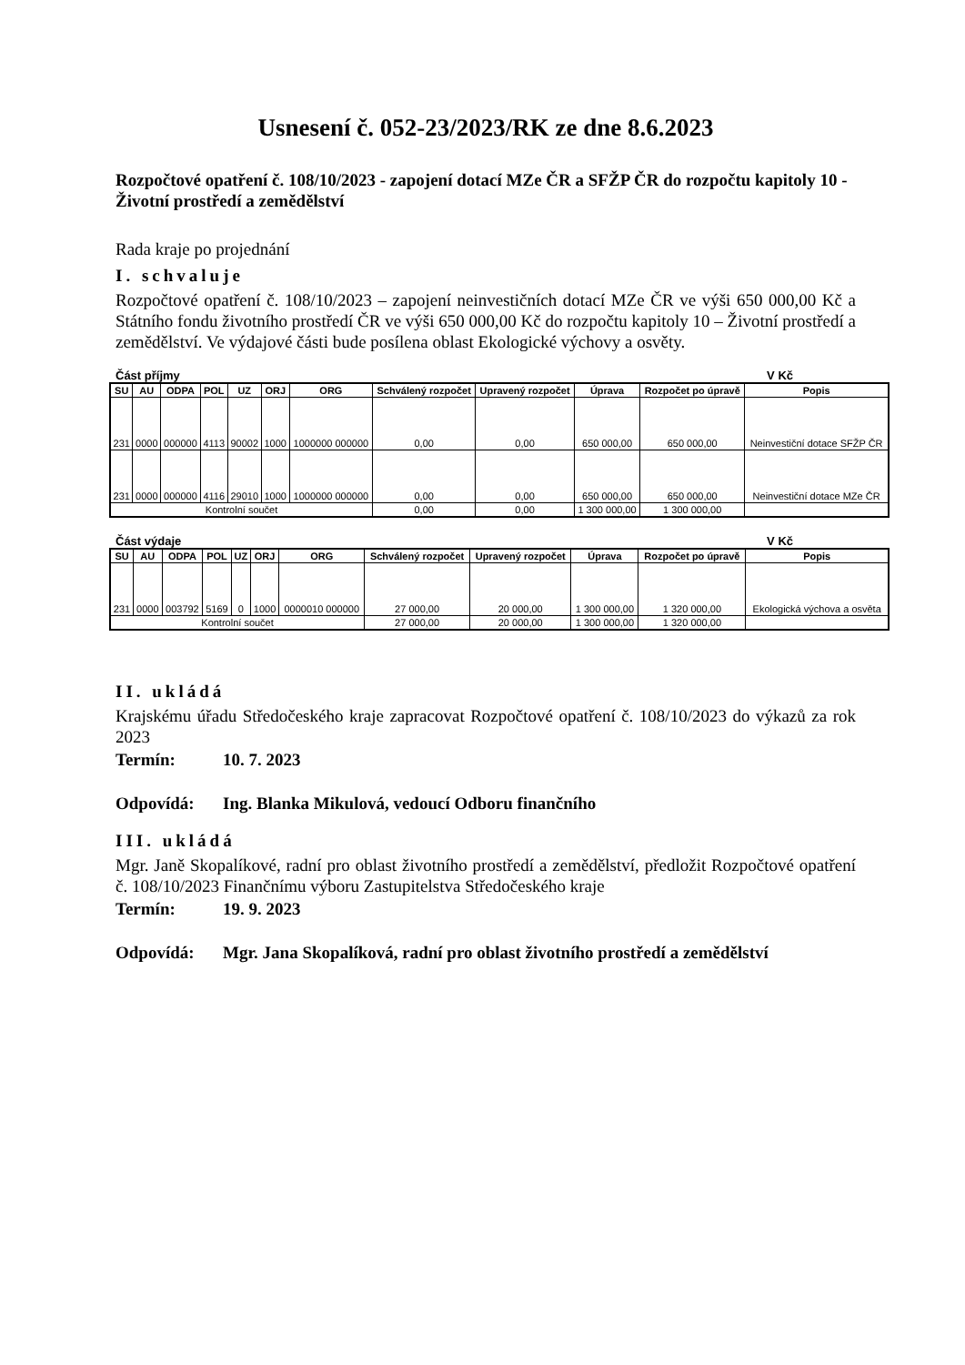Usnesení č. 052-23/2023/RK ze dne 8.6.2023
Rozpočtové opatření č. 108/10/2023 - zapojení dotací MZe ČR a SFŽP ČR do rozpočtu kapitoly 10 - Životní prostředí a zemědělství
Rada kraje po projednání
I. schvaluje
Rozpočtové opatření č. 108/10/2023 – zapojení neinvestičních dotací MZe ČR ve výši 650 000,00 Kč a Státního fondu životního prostředí ČR ve výši 650 000,00 Kč do rozpočtu kapitoly 10 – Životní prostředí a zemědělství. Ve výdajové části bude posílena oblast Ekologické výchovy a osvěty.
Část příjmy V Kč
| SU | AU | ODPA | POL | UZ | ORJ | ORG | Schválený rozpočet | Upravený rozpočet | Úprava | Rozpočet po úpravě | Popis |
| --- | --- | --- | --- | --- | --- | --- | --- | --- | --- | --- | --- |
| 231 | 0000 | 000000 | 4113 | 90002 | 1000 | 1000000 000000 | 0,00 | 0,00 | 650 000,00 | 650 000,00 | Neinvestiční dotace SFŽP ČR |
| 231 | 0000 | 000000 | 4116 | 29010 | 1000 | 1000000 000000 | 0,00 | 0,00 | 650 000,00 | 650 000,00 | Neinvestiční dotace MZe ČR |
| Kontrolní součet | | | | | | | 0,00 | 0,00 | 1 300 000,00 | 1 300 000,00 | |
Část výdaje V Kč
| SU | AU | ODPA | POL | UZ | ORJ | ORG | Schválený rozpočet | Upravený rozpočet | Úprava | Rozpočet po úpravě | Popis |
| --- | --- | --- | --- | --- | --- | --- | --- | --- | --- | --- | --- |
| 231 | 0000 | 003792 | 5169 | 0 | 1000 | 0000010 000000 | 27 000,00 | 20 000,00 | 1 300 000,00 | 1 320 000,00 | Ekologická výchova a osvěta |
| Kontrolní součet | | | | | | | 27 000,00 | 20 000,00 | 1 300 000,00 | 1 320 000,00 | |
II. ukládá
Krajskému úřadu Středočeského kraje zapracovat Rozpočtové opatření č. 108/10/2023 do výkazů za rok 2023
Termín: 10. 7. 2023
Odpovídá: Ing. Blanka Mikulová, vedoucí Odboru finančního
III. ukládá
Mgr. Janě Skopalíkové, radní pro oblast životního prostředí a zemědělství, předložit Rozpočtové opatření č. 108/10/2023 Finančnímu výboru Zastupitelstva Středočeského kraje
Termín: 19. 9. 2023
Odpovídá: Mgr. Jana Skopalíková, radní pro oblast životního prostředí a zemědělství